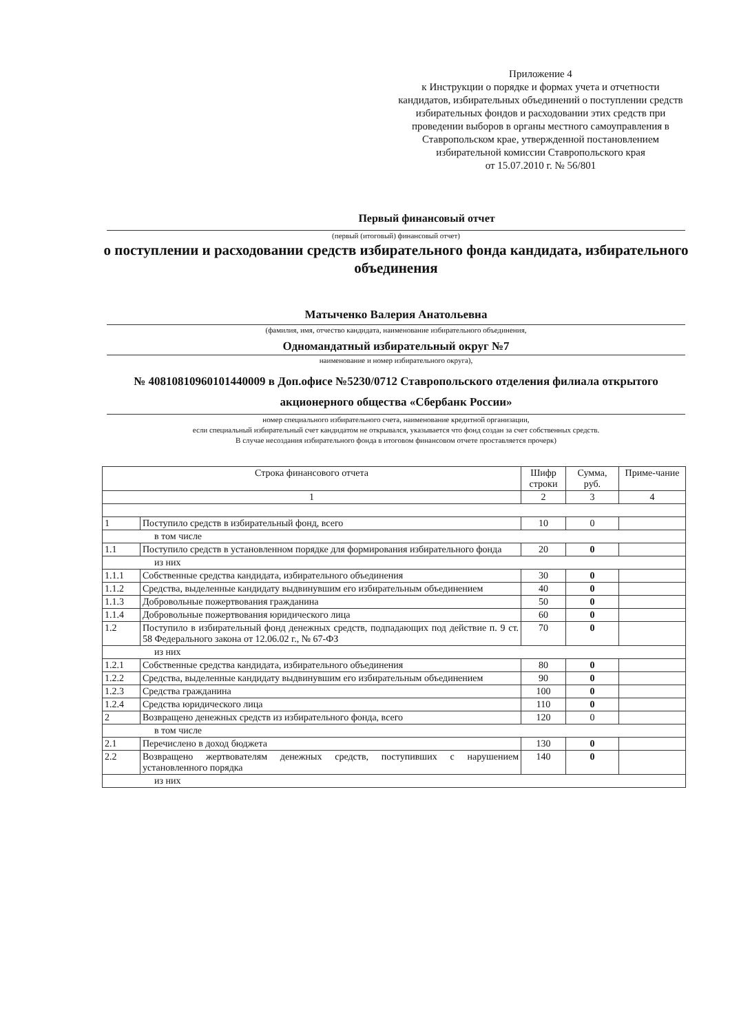Приложение 4
к Инструкции о порядке и формах учета и отчетности кандидатов, избирательных объединений о поступлении средств избирательных фондов и расходовании этих средств при проведении выборов в органы местного самоуправления в Ставропольском крае, утвержденной постановлением избирательной комиссии Ставропольского края
от 15.07.2010 г. № 56/801
Первый финансовый отчет
(первый (итоговый) финансовый отчет)
о поступлении и расходовании средств избирательного фонда кандидата, избирательного объединения
Матыченко Валерия Анатольевна
(фамилия, имя, отчество кандидата, наименование избирательного объединения,
Одномандатный избирательный округ №7
наименование и номер избирательного округа),
№ 40810810960101440009 в Доп.офисе №5230/0712 Ставропольского отделения филиала открытого акционерного общества «Сбербанк России»
номер специального избирательного счета, наименование кредитной организации,
если специальный избирательный счет кандидатом не открывался, указывается что фонд создан за счет собственных средств.
В случае несоздания избирательного фонда в итоговом финансовом отчете проставляется прочерк)
| Строка финансового отчета | | Шифр строки | Сумма, руб. | Приме-чание |
| --- | --- | --- | --- | --- |
| 1 | | 2 | 3 | 4 |
| 1 | Поступило средств в избирательный фонд, всего | 10 | 0 | |
| в том числе | | | | |
| 1.1 | Поступило средств в установленном порядке для формирования избирательного фонда | 20 | 0 | |
| из них | | | | |
| 1.1.1 | Собственные средства кандидата, избирательного объединения | 30 | 0 | |
| 1.1.2 | Средства, выделенные кандидату выдвинувшим его избирательным объединением | 40 | 0 | |
| 1.1.3 | Добровольные пожертвования гражданина | 50 | 0 | |
| 1.1.4 | Добровольные пожертвования юридического лица | 60 | 0 | |
| 1.2 | Поступило в избирательный фонд денежных средств, подпадающих под действие п. 9 ст. 58 Федерального закона от 12.06.02 г., № 67-ФЗ | 70 | 0 | |
| из них | | | | |
| 1.2.1 | Собственные средства кандидата, избирательного объединения | 80 | 0 | |
| 1.2.2 | Средства, выделенные кандидату выдвинувшим его избирательным объединением | 90 | 0 | |
| 1.2.3 | Средства гражданина | 100 | 0 | |
| 1.2.4 | Средства юридического лица | 110 | 0 | |
| 2 | Возвращено денежных средств из избирательного фонда, всего | 120 | 0 | |
| в том числе | | | | |
| 2.1 | Перечислено в доход бюджета | 130 | 0 | |
| 2.2 | Возвращено жертвователям денежных средств, поступивших с нарушением установленного порядка | 140 | 0 | |
| из них | | | | |